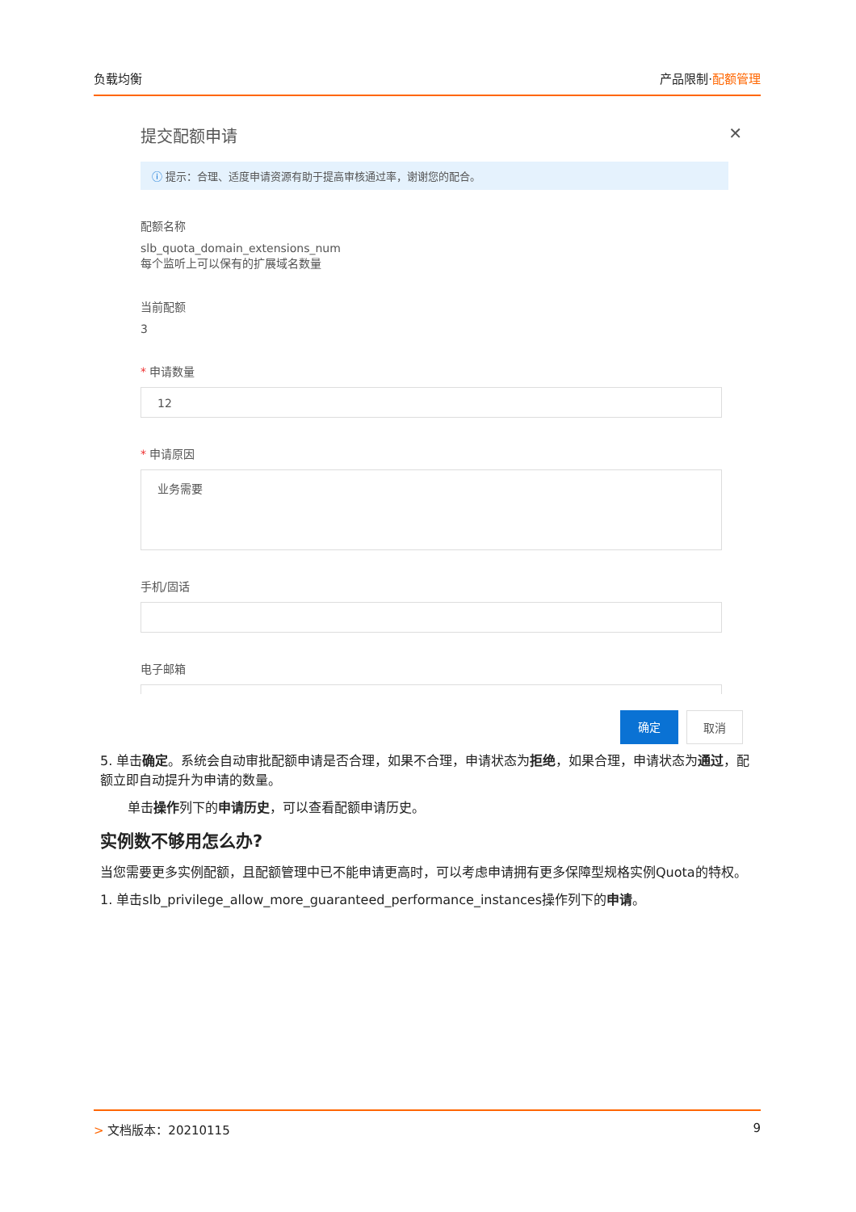负载均衡 产品限制·配额管理
提交配额申请 ✕
ⓘ 提示：合理、适度申请资源有助于提高审核通过率，谢谢您的配合。
配额名称
slb_quota_domain_extensions_num
每个监听上可以保有的扩展域名数量
当前配额
3
* 申请数量
12
* 申请原因
业务需要
手机/固话
电子邮箱
确定 取消
5. 单击确定。系统会自动审批配额申请是否合理，如果不合理，申请状态为拒绝，如果合理，申请状态为通过，配额立即自动提升为申请的数量。
单击操作列下的申请历史，可以查看配额申请历史。
实例数不够用怎么办?
当您需要更多实例配额，且配额管理中已不能申请更高时，可以考虑申请拥有更多保障型规格实例Quota的特权。
1. 单击slb_privilege_allow_more_guaranteed_performance_instances操作列下的申请。
> 文档版本：20210115 9